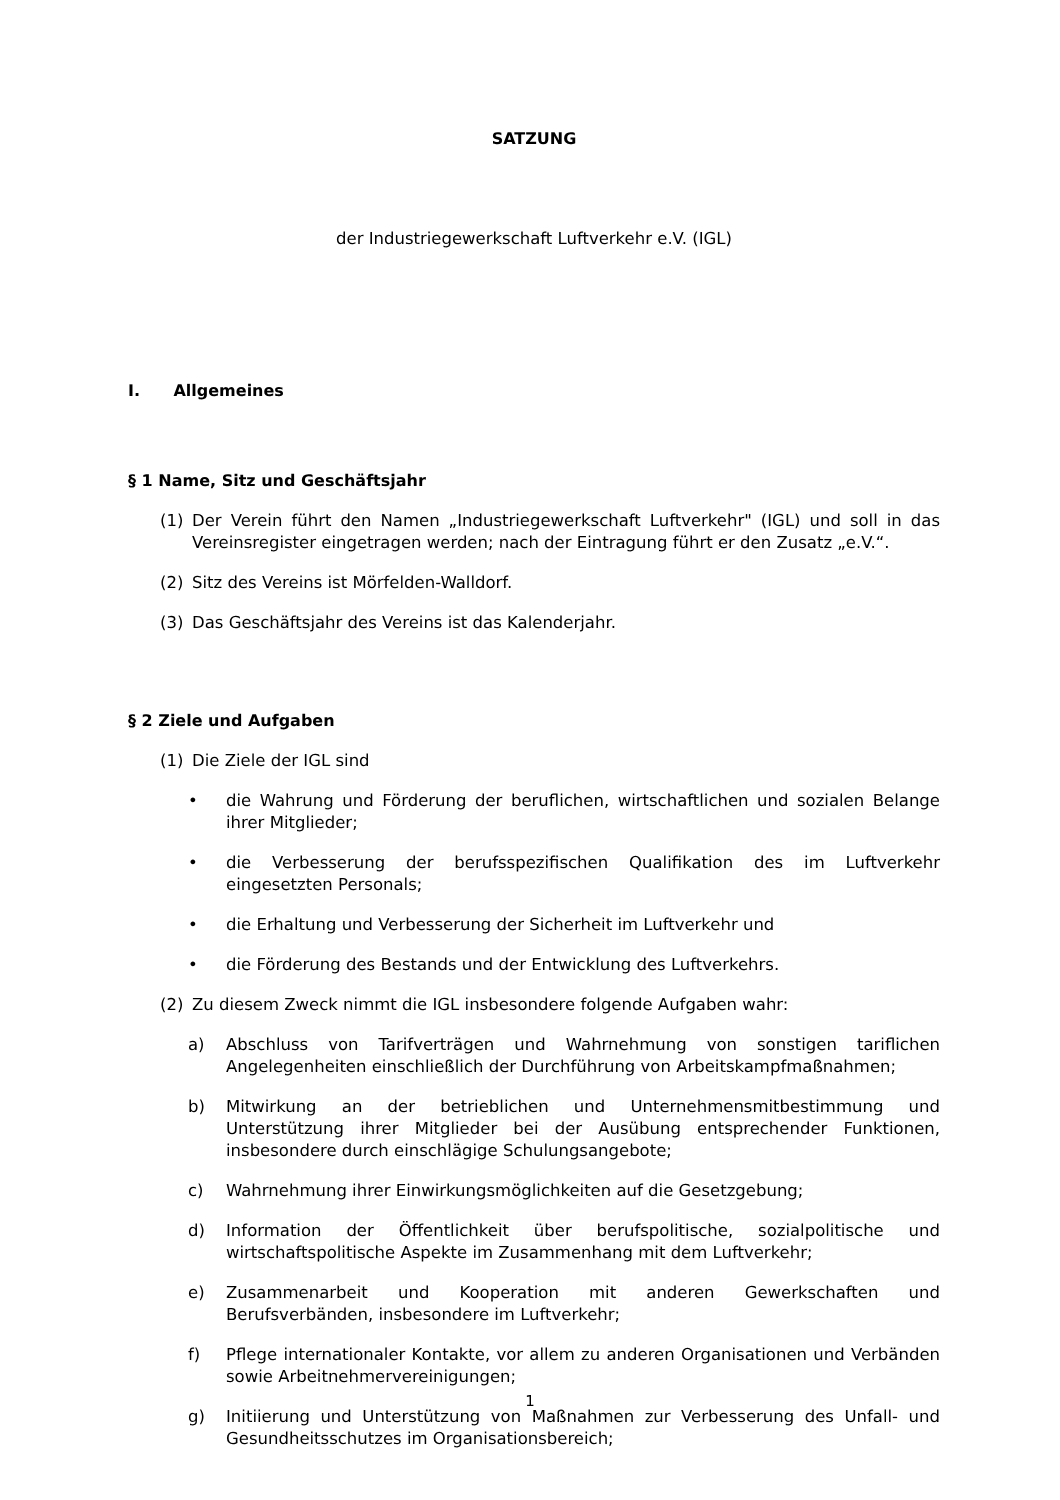SATZUNG
der Industriegewerkschaft Luftverkehr e.V. (IGL)
I. Allgemeines
§ 1 Name, Sitz und Geschäftsjahr
(1) Der Verein führt den Namen „Industriegewerkschaft Luftverkehr" (IGL) und soll in das Vereinsregister eingetragen werden; nach der Eintragung führt er den Zusatz „e.V.“.
(2) Sitz des Vereins ist Mörfelden-Walldorf.
(3) Das Geschäftsjahr des Vereins ist das Kalenderjahr.
§ 2 Ziele und Aufgaben
(1) Die Ziele der IGL sind
• die Wahrung und Förderung der beruflichen, wirtschaftlichen und sozialen Belange ihrer Mitglieder;
• die Verbesserung der berufsspezifischen Qualifikation des im Luftverkehr eingesetzten Personals;
• die Erhaltung und Verbesserung der Sicherheit im Luftverkehr und
• die Förderung des Bestands und der Entwicklung des Luftverkehrs.
(2) Zu diesem Zweck nimmt die IGL insbesondere folgende Aufgaben wahr:
a) Abschluss von Tarifverträgen und Wahrnehmung von sonstigen tariflichen Angelegenheiten einschließlich der Durchführung von Arbeitskampfmaßnahmen;
b) Mitwirkung an der betrieblichen und Unternehmensmitbestimmung und Unterstützung ihrer Mitglieder bei der Ausübung entsprechender Funktionen, insbesondere durch einschlägige Schulungsangebote;
c) Wahrnehmung ihrer Einwirkungsmöglichkeiten auf die Gesetzgebung;
d) Information der Öffentlichkeit über berufspolitische, sozialpolitische und wirtschaftspolitische Aspekte im Zusammenhang mit dem Luftverkehr;
e) Zusammenarbeit und Kooperation mit anderen Gewerkschaften und Berufsverbänden, insbesondere im Luftverkehr;
f) Pflege internationaler Kontakte, vor allem zu anderen Organisationen und Verbänden sowie Arbeitnehmervereinigungen;
g) Initiierung und Unterstützung von Maßnahmen zur Verbesserung des Unfall- und Gesundheitsschutzes im Organisationsbereich;
1